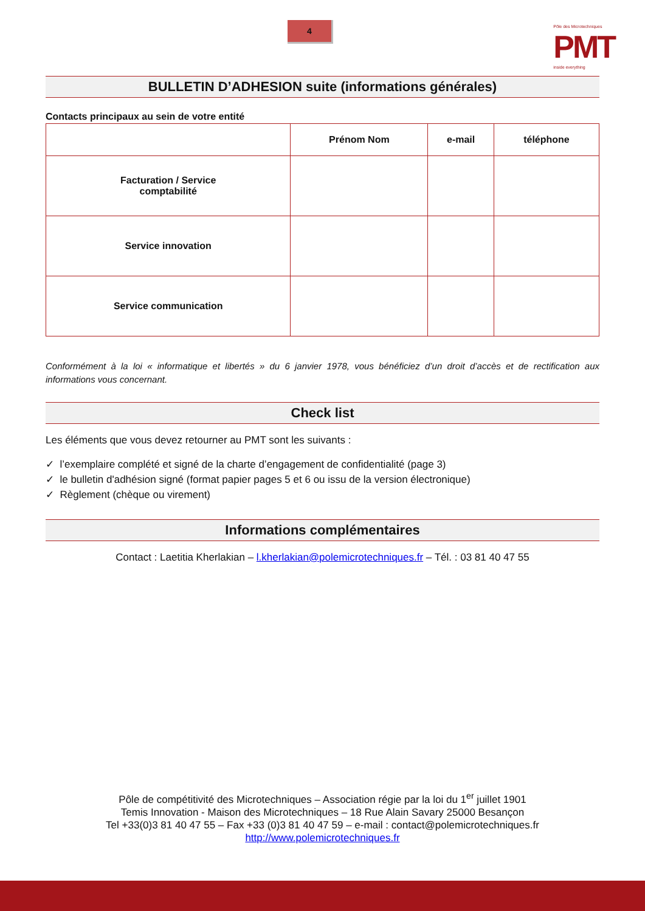4
Pôle des Microtechniques
PMT
inside everything
BULLETIN D’ADHESION suite (informations générales)
Contacts principaux au sein de votre entité
| | Prénom Nom | e-mail | téléphone |
| --- | --- | --- | --- |
| Facturation / Service comptabilité | | | |
| Service innovation | | | |
| Service communication | | | |
Conformément à la loi « informatique et libertés » du 6 janvier 1978, vous bénéficiez d’un droit d’accès et de rectification aux informations vous concernant.
Check list
Les éléments que vous devez retourner au PMT sont les suivants :
✓ l’exemplaire complété et signé de la charte d’engagement de confidentialité (page 3)
✓ le bulletin d'adhésion signé (format papier pages 5 et 6 ou issu de la version électronique)
✓ Règlement (chèque ou virement)
Informations complémentaires
Contact : Laetitia Kherlakian – l.kherlakian@polemicrotechniques.fr – Tél. : 03 81 40 47 55
Pôle de compétitivité des Microtechniques – Association régie par la loi du 1<sup>er</sup> juillet 1901
Temis Innovation - Maison des Microtechniques – 18 Rue Alain Savary 25000 Besançon
Tel +33(0)3 81 40 47 55 – Fax +33 (0)3 81 40 47 59 – e-mail : contact@polemicrotechniques.fr
http://www.polemicrotechniques.fr